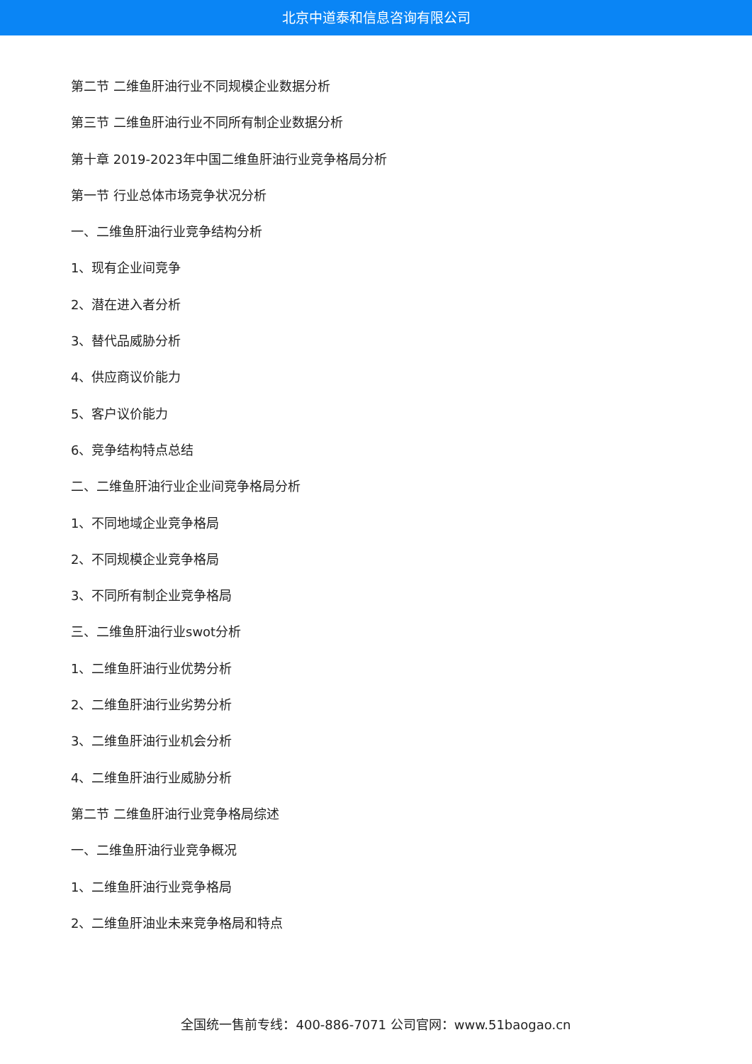北京中道泰和信息咨询有限公司
第二节 二维鱼肝油行业不同规模企业数据分析
第三节 二维鱼肝油行业不同所有制企业数据分析
第十章 2019-2023年中国二维鱼肝油行业竞争格局分析
第一节 行业总体市场竞争状况分析
一、二维鱼肝油行业竞争结构分析
1、现有企业间竞争
2、潜在进入者分析
3、替代品威胁分析
4、供应商议价能力
5、客户议价能力
6、竞争结构特点总结
二、二维鱼肝油行业企业间竞争格局分析
1、不同地域企业竞争格局
2、不同规模企业竞争格局
3、不同所有制企业竞争格局
三、二维鱼肝油行业swot分析
1、二维鱼肝油行业优势分析
2、二维鱼肝油行业劣势分析
3、二维鱼肝油行业机会分析
4、二维鱼肝油行业威胁分析
第二节 二维鱼肝油行业竞争格局综述
一、二维鱼肝油行业竞争概况
1、二维鱼肝油行业竞争格局
2、二维鱼肝油业未来竞争格局和特点
全国统一售前专线：400-886-7071 公司官网：www.51baogao.cn